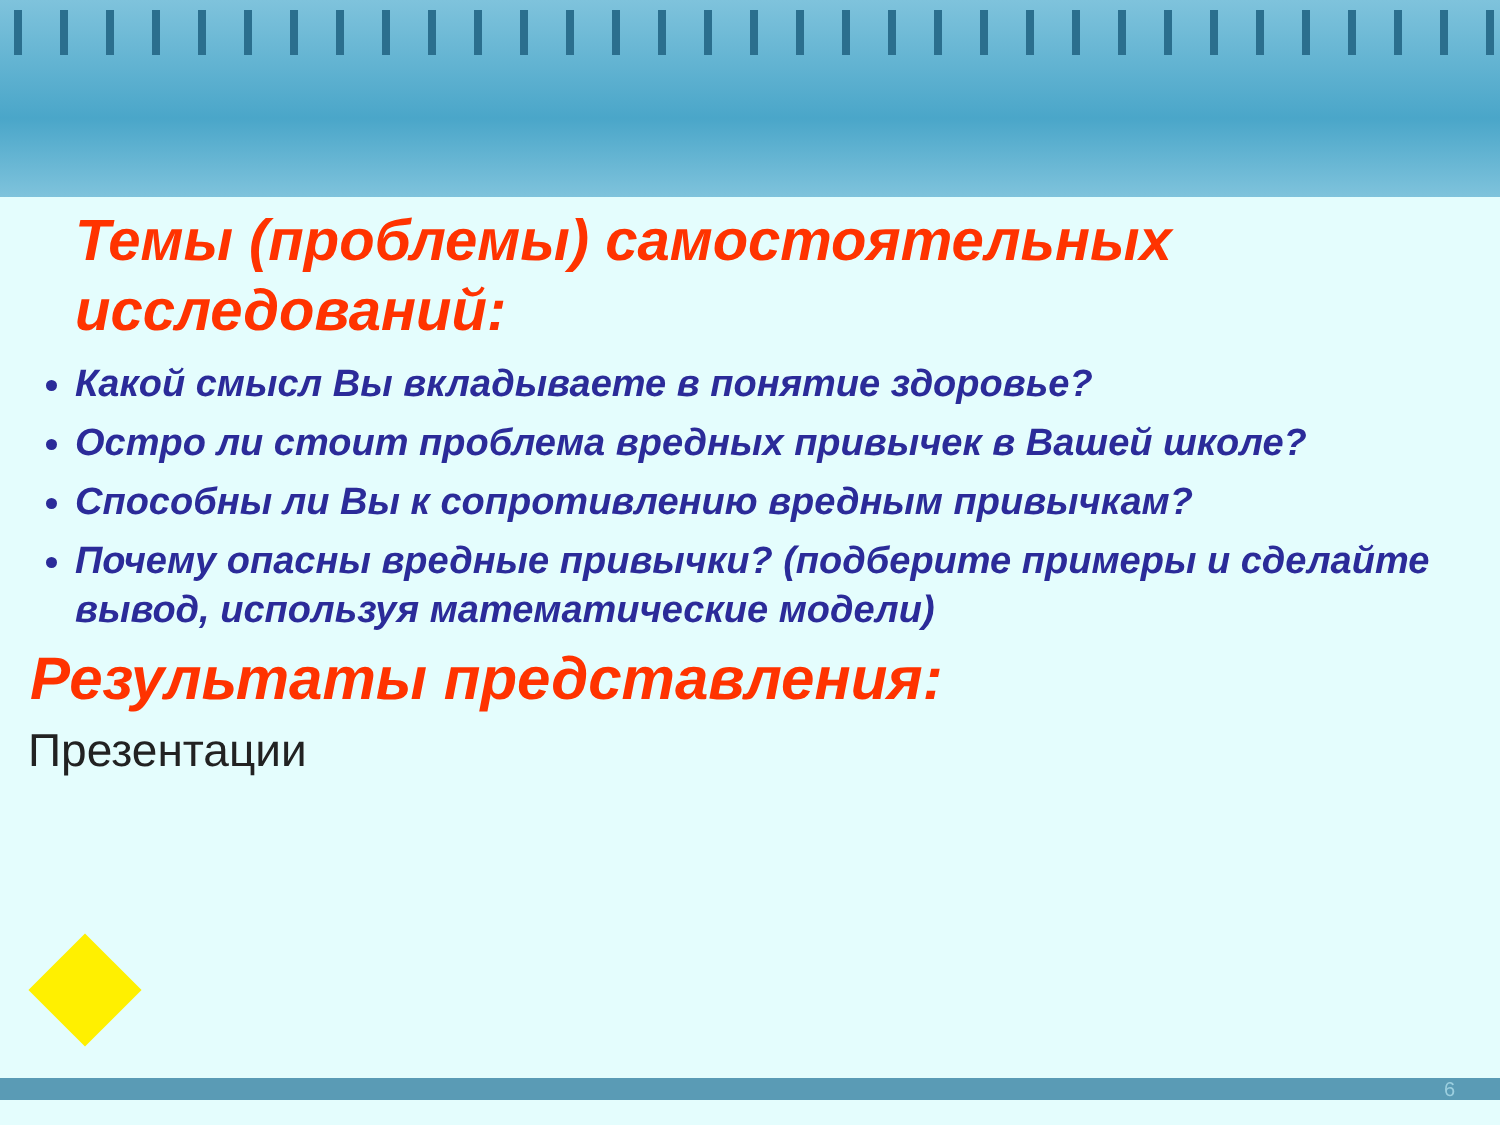Темы (проблемы) самостоятельных исследований:
Какой смысл Вы вкладываете в понятие здоровье?
Остро ли стоит проблема вредных привычек в Вашей школе?
Способны ли Вы к сопротивлению вредным привычкам?
Почему опасны вредные привычки? (подберите примеры и сделайте вывод, используя математические модели)
Результаты представления:
Презентации
6